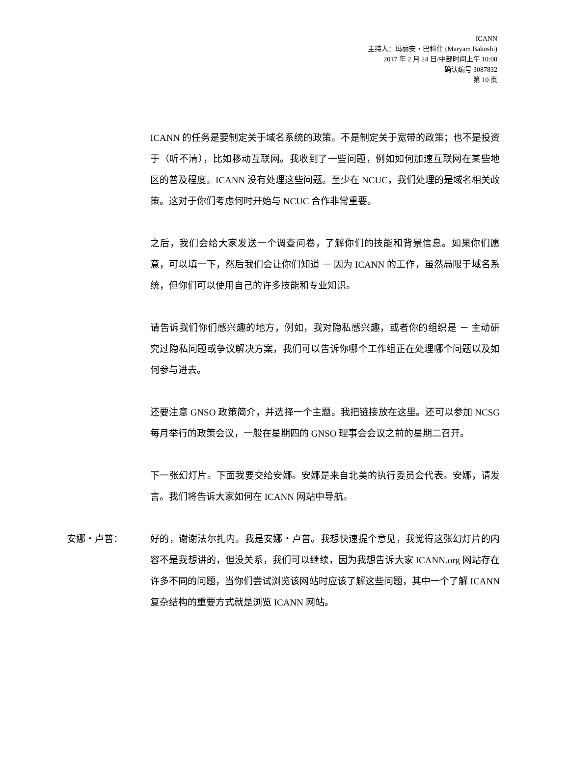ICANN
主持人：玛丽安・巴科什 (Maryam Bakoshi)
2017 年 2 月 24 日/中部时间上午 10:00
确认编号 3087832
第 10 页
ICANN 的任务是要制定关于域名系统的政策。不是制定关于宽带的政策；也不是投资于（听不清），比如移动互联网。我收到了一些问题，例如如何加速互联网在某些地区的普及程度。ICANN 没有处理这些问题。至少在 NCUC，我们处理的是域名相关政策。这对于你们考虑何时开始与 NCUC 合作非常重要。
之后，我们会给大家发送一个调查问卷，了解你们的技能和背景信息。如果你们愿意，可以填一下，然后我们会让你们知道 － 因为 ICANN 的工作，虽然局限于域名系统，但你们可以使用自己的许多技能和专业知识。
请告诉我们你们感兴趣的地方，例如，我对隐私感兴趣，或者你的组织是 － 主动研究过隐私问题或争议解决方案，我们可以告诉你哪个工作组正在处理哪个问题以及如何参与进去。
还要注意 GNSO 政策简介，并选择一个主题。我把链接放在这里。还可以参加 NCSG 每月举行的政策会议，一般在星期四的 GNSO 理事会会议之前的星期二召开。
下一张幻灯片。下面我要交给安娜。安娜是来自北美的执行委员会代表。安娜，请发言。我们将告诉大家如何在 ICANN 网站中导航。
安娜・卢普： 好的，谢谢法尔扎内。我是安娜・卢普。我想快速提个意见，我觉得这张幻灯片的内容不是我想讲的，但没关系，我们可以继续，因为我想告诉大家 ICANN.org 网站存在许多不同的问题，当你们尝试浏览该网站时应该了解这些问题，其中一个了解 ICANN 复杂结构的重要方式就是浏览 ICANN 网站。